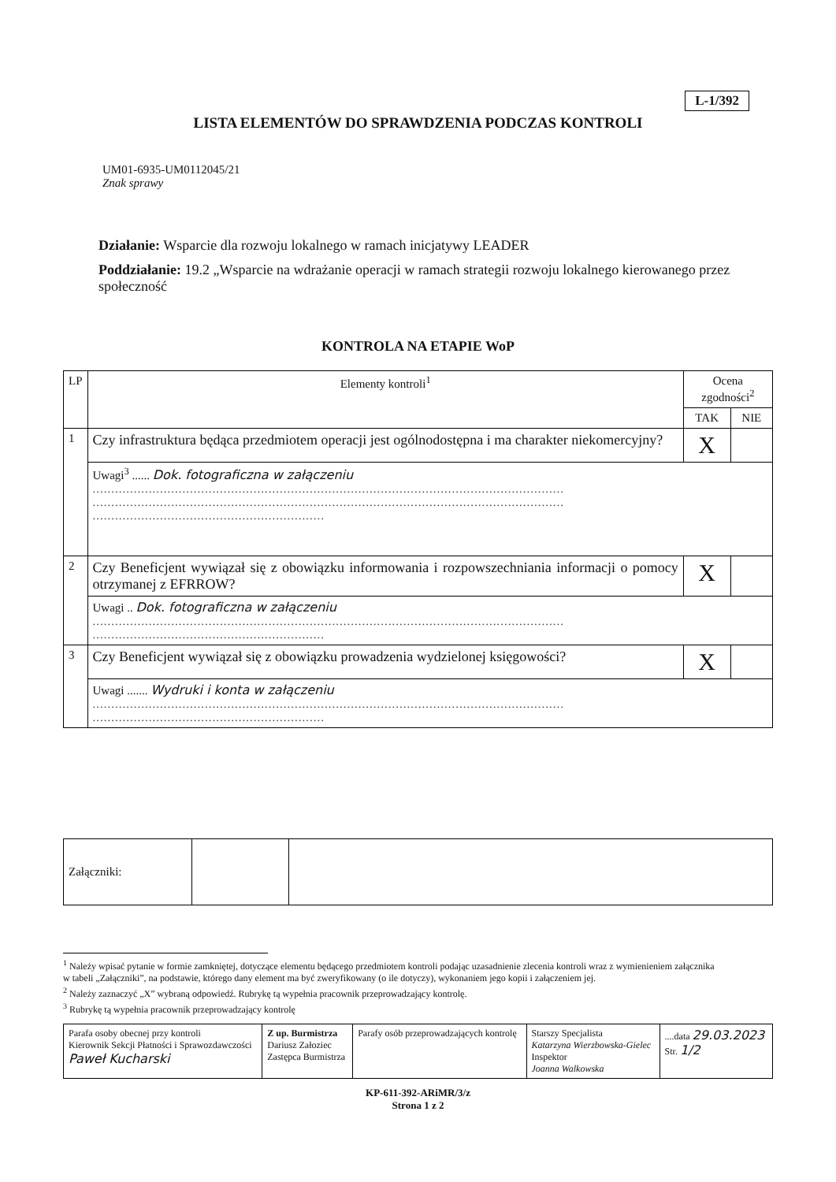L-1/392
LISTA ELEMENTÓW DO SPRAWDZENIA PODCZAS KONTROLI
UM01-6935-UM0112045/21
Znak sprawy
Działanie: Wsparcie dla rozwoju lokalnego w ramach inicjatywy LEADER
Poddziałanie: 19.2 „Wsparcie na wdrażanie operacji w ramach strategii rozwoju lokalnego kierowanego przez społeczność
KONTROLA NA ETAPIE WoP
| LP | Elementy kontroli<sup>1</sup> | Ocena zgodności<sup>2</sup> | |
| --- | --- | --- | --- |
| | | TAK | NIE |
| 1 | Czy infrastruktura będąca przedmiotem operacji jest ogólnodostępna i ma charakter niekomercyjny? | X | |
| | Uwagi<sup>3</sup> ...... Dok. fotograficzna w załączeniu .............................................................................................................................. .............................................................................................................................. .............................................................. | | |
| 2 | Czy Beneficjent wywiązał się z obowiązku informowania i rozpowszechniania informacji o pomocy otrzymanej z EFRROW? | X | |
| | Uwagi .. Dok. fotograficzna w załączeniu .............................................................................................................................. .............................................................. | | |
| 3 | Czy Beneficjent wywiązał się z obowiązku prowadzenia wydzielonej księgowości? | X | |
| | Uwagi ....... Wydruki i konta w załączeniu .............................................................................................................................. .............................................................. | | |
| Załączniki: | | |
<sup>1</sup> Należy wpisać pytanie w formie zamkniętej, dotyczące elementu będącego przedmiotem kontroli podając uzasadnienie zlecenia kontroli wraz z wymienieniem załącznika w tabeli „Załączniki”, na podstawie, którego dany element ma być zweryfikowany (o ile dotyczy), wykonaniem jego kopii i załączeniem jej.
<sup>2</sup> Należy zaznaczyć „X” wybraną odpowiedź. Rubrykę tą wypełnia pracownik przeprowadzający kontrolę.
<sup>3</sup> Rubrykę tą wypełnia pracownik przeprowadzający kontrolę
| Parafa osoby obecnej przy kontroli Kierownik Sekcji Płatności i Sprawozdawczości Paweł Kucharski | Z up. Burmistrza Dariusz Załoziec Zastępca Burmistrza | Parafy osób przeprowadzających kontrolę | Starszy Specjalista Katarzyna Wierzbowska-Gielec Inspektor Joanna Walkowska | ....data 29.03.2023 Str. 1/2 |
KP-611-392-ARiMR/3/z
Strona 1 z 2